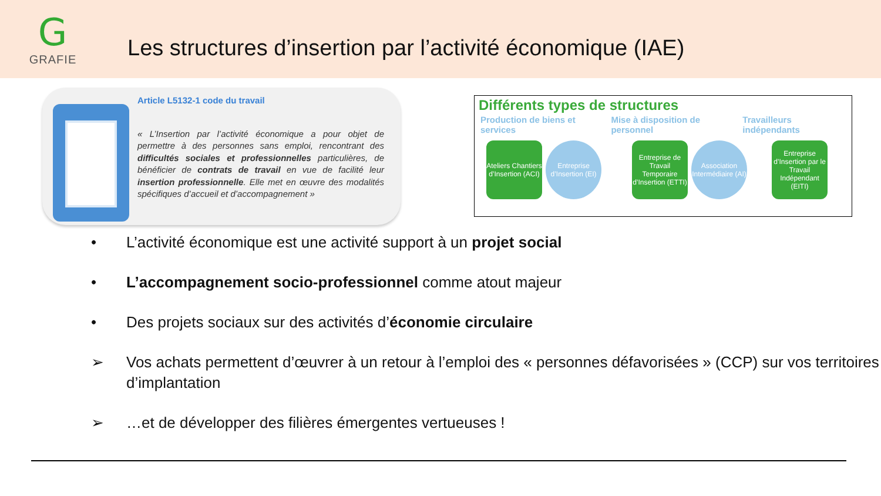G
GRAFIE
Les structures d’insertion par l’activité économique (IAE)
Article L5132-1 code du travail
« L’Insertion par l’activité économique a pour objet de permettre à des personnes sans emploi, rencontrant des difficultés sociales et professionnelles particulières, de bénéficier de contrats de travail en vue de facilité leur insertion professionnelle. Elle met en œuvre des modalités spécifiques d’accueil et d’accompagnement »
Différents types de structures
Production de biens et services
Mise à disposition de personnel
Travailleurs indépendants
Ateliers Chantiers d’Insertion (ACI)
Entreprise d’Insertion (EI)
Entreprise de Travail Temporaire d’Insertion (ETTI)
Association Intermédiaire (AI)
Entreprise d’Insertion par le Travail Indépendant (EITI)
• L’activité économique est une activité support à un projet social
• L’accompagnement socio-professionnel comme atout majeur
• Des projets sociaux sur des activités d’économie circulaire
➢ Vos achats permettent d’œuvrer à un retour à l’emploi des « personnes défavorisées » (CCP) sur vos territoires d’implantation
➢ …et de développer des filières émergentes vertueuses !